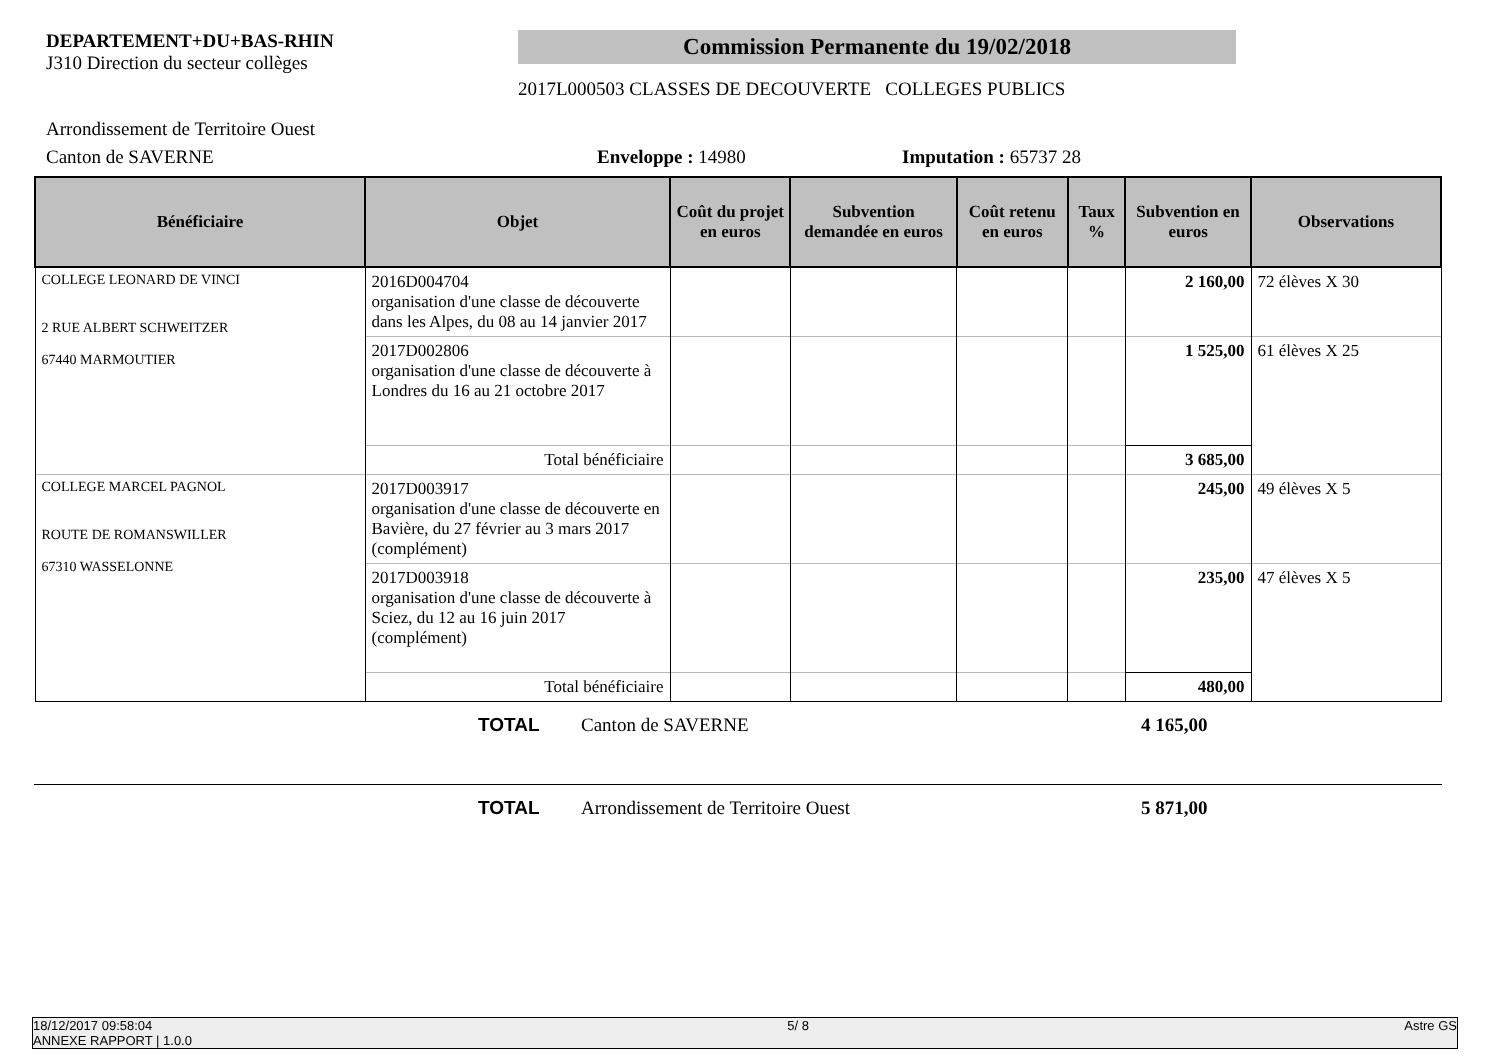DEPARTEMENT+DU+BAS-RHIN
J310 Direction du secteur collèges
Commission Permanente du 19/02/2018
2017L000503 CLASSES DE DECOUVERTE COLLEGES PUBLICS
Arrondissement de Territoire Ouest
Canton de SAVERNE Enveloppe : 14980 Imputation : 65737 28
| Bénéficiaire | Objet | Coût du projet en euros | Subvention demandée en euros | Coût retenu en euros | Taux % | Subvention en euros | Observations |
| --- | --- | --- | --- | --- | --- | --- | --- |
| COLLEGE LEONARD DE VINCI 2 RUE ALBERT SCHWEITZER 67440 MARMOUTIER | 2016D004704 organisation d'une classe de découverte dans les Alpes, du 08 au 14 janvier 2017 | | | | | 2 160,00 | 72 élèves X 30 |
| | 2017D002806 organisation d'une classe de découverte à Londres du 16 au 21 octobre 2017 | | | | | 1 525,00 | 61 élèves X 25 |
| | Total bénéficiaire | | | | | 3 685,00 | |
| COLLEGE MARCEL PAGNOL ROUTE DE ROMANSWILLER 67310 WASSELONNE | 2017D003917 organisation d'une classe de découverte en Bavière, du 27 février au 3 mars 2017 (complément) | | | | | 245,00 | 49 élèves X 5 |
| | 2017D003918 organisation d'une classe de découverte à Sciez, du 12 au 16 juin 2017 (complément) | | | | | 235,00 | 47 élèves X 5 |
| | Total bénéficiaire | | | | | 480,00 | |
TOTAL Canton de SAVERNE 4 165,00
TOTAL Arrondissement de Territoire Ouest 5 871,00
18/12/2017 09:58:04
ANNEXE RAPPORT | 1.0.0 5/ 8 Astre GS